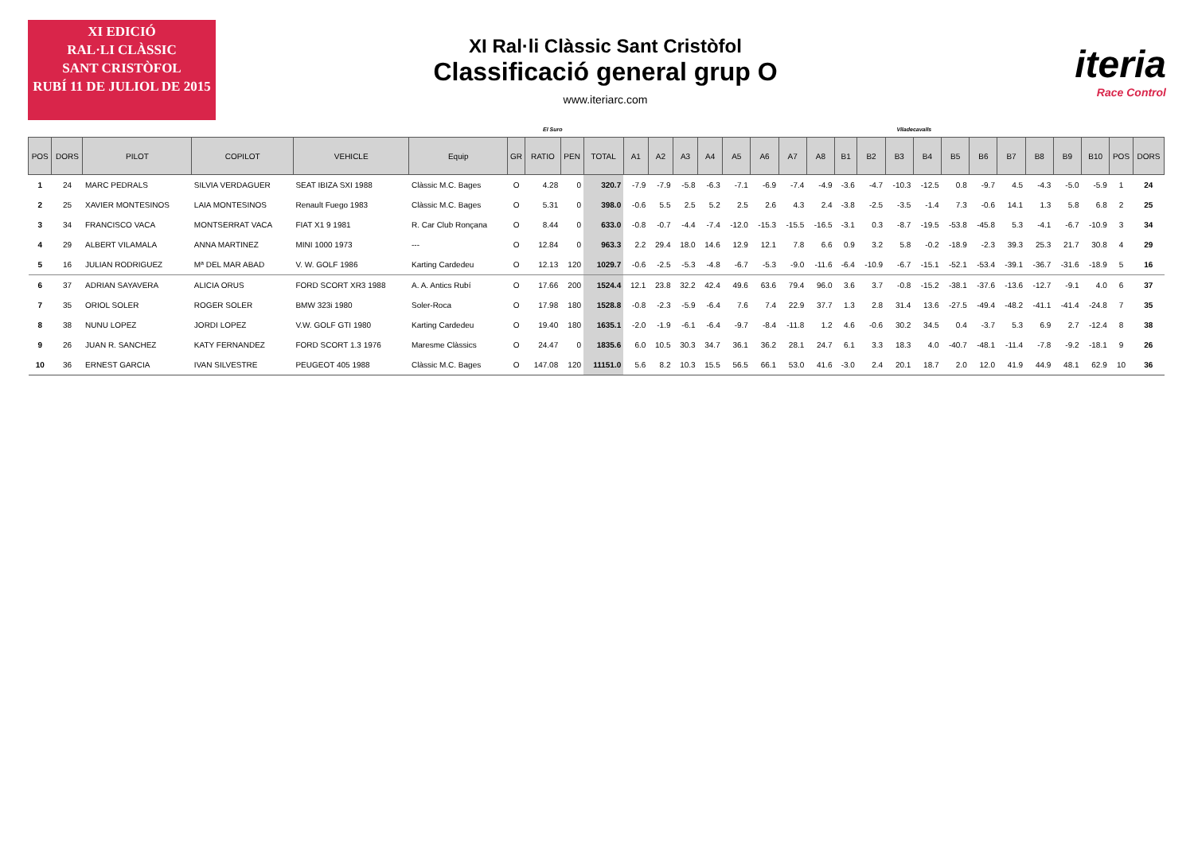XI EDICIÓ
RAL·LI CLÀSSIC
SANT CRISTÒFOL
RUBÍ 11 DE JULIOL DE 2015
XI Ral·li Clàssic Sant Cristòfol
Classificació general grup O
www.iteriarc.com
iteria
Race Control
El Suro Viladecavalls
| POS | DORS | PILOT | COPILOT | VEHICLE | Equip | GR | RATIO | PEN | TOTAL | A1 | A2 | A3 | A4 | A5 | A6 | A7 | A8 | B1 | B2 | B3 | B4 | B5 | B6 | B7 | B8 | B9 | B10 | POS | DORS |
| --- | --- | --- | --- | --- | --- | --- | --- | --- | --- | --- | --- | --- | --- | --- | --- | --- | --- | --- | --- | --- | --- | --- | --- | --- | --- | --- | --- | --- | --- |
| 1 | 24 | MARC PEDRALS | SILVIA VERDAGUER | SEAT IBIZA SXI 1988 | Clàssic M.C. Bages | O | 4.28 | 0 | 320.7 | -7.9 | -7.9 | -5.8 | -6.3 | -7.1 | -6.9 | -7.4 | -4.9 | -3.6 | -4.7 | -10.3 | -12.5 | 0.8 | -9.7 | 4.5 | -4.3 | -5.0 | -5.9 | 1 | 24 |
| 2 | 25 | XAVIER MONTESINOS | LAIA MONTESINOS | Renault Fuego 1983 | Clàssic M.C. Bages | O | 5.31 | 0 | 398.0 | -0.6 | 5.5 | 2.5 | 5.2 | 2.5 | 2.6 | 4.3 | 2.4 | -3.8 | -2.5 | -3.5 | -1.4 | 7.3 | -0.6 | 14.1 | 1.3 | 5.8 | 6.8 | 2 | 25 |
| 3 | 34 | FRANCISCO VACA | MONTSERRAT VACA | FIAT X1 9 1981 | R. Car Club Ronçana | O | 8.44 | 0 | 633.0 | -0.8 | -0.7 | -4.4 | -7.4 | -12.0 | -15.3 | -15.5 | -16.5 | -3.1 | 0.3 | -8.7 | -19.5 | -53.8 | -45.8 | 5.3 | -4.1 | -6.7 | -10.9 | 3 | 34 |
| 4 | 29 | ALBERT VILAMALA | ANNA MARTINEZ | MINI 1000 1973 | --- | O | 12.84 | 0 | 963.3 | 2.2 | 29.4 | 18.0 | 14.6 | 12.9 | 12.1 | 7.8 | 6.6 | 0.9 | 3.2 | 5.8 | -0.2 | -18.9 | -2.3 | 39.3 | 25.3 | 21.7 | 30.8 | 4 | 29 |
| 5 | 16 | JULIAN RODRIGUEZ | Mª DEL MAR ABAD | V. W. GOLF 1986 | Karting Cardedeu | O | 12.13 | 120 | 1029.7 | -0.6 | -2.5 | -5.3 | -4.8 | -6.7 | -5.3 | -9.0 | -11.6 | -6.4 | -10.9 | -6.7 | -15.1 | -52.1 | -53.4 | -39.1 | -36.7 | -31.6 | -18.9 | 5 | 16 |
| 6 | 37 | ADRIAN SAYAVERA | ALICIA ORUS | FORD SCORT XR3 1988 | A. A. Antics Rubí | O | 17.66 | 200 | 1524.4 | 12.1 | 23.8 | 32.2 | 42.4 | 49.6 | 63.6 | 79.4 | 96.0 | 3.6 | 3.7 | -0.8 | -15.2 | -38.1 | -37.6 | -13.6 | -12.7 | -9.1 | 4.0 | 6 | 37 |
| 7 | 35 | ORIOL SOLER | ROGER SOLER | BMW 323i 1980 | Soler-Roca | O | 17.98 | 180 | 1528.8 | -0.8 | -2.3 | -5.9 | -6.4 | 7.6 | 7.4 | 22.9 | 37.7 | 1.3 | 2.8 | 31.4 | 13.6 | -27.5 | -49.4 | -48.2 | -41.1 | -41.4 | -24.8 | 7 | 35 |
| 8 | 38 | NUNU LOPEZ | JORDI LOPEZ | V.W. GOLF GTI 1980 | Karting Cardedeu | O | 19.40 | 180 | 1635.1 | -2.0 | -1.9 | -6.1 | -6.4 | -9.7 | -8.4 | -11.8 | 1.2 | 4.6 | -0.6 | 30.2 | 34.5 | 0.4 | -3.7 | 5.3 | 6.9 | 2.7 | -12.4 | 8 | 38 |
| 9 | 26 | JUAN R. SANCHEZ | KATY FERNANDEZ | FORD SCORT 1.3 1976 | Maresme Clàssics | O | 24.47 | 0 | 1835.6 | 6.0 | 10.5 | 30.3 | 34.7 | 36.1 | 36.2 | 28.1 | 24.7 | 6.1 | 3.3 | 18.3 | 4.0 | -40.7 | -48.1 | -11.4 | -7.8 | -9.2 | -18.1 | 9 | 26 |
| 10 | 36 | ERNEST GARCIA | IVAN SILVESTRE | PEUGEOT 405 1988 | Clàssic M.C. Bages | O | 147.08 | 120 | 11151.0 | 5.6 | 8.2 | 10.3 | 15.5 | 56.5 | 66.1 | 53.0 | 41.6 | -3.0 | 2.4 | 20.1 | 18.7 | 2.0 | 12.0 | 41.9 | 44.9 | 48.1 | 62.9 | 10 | 36 |